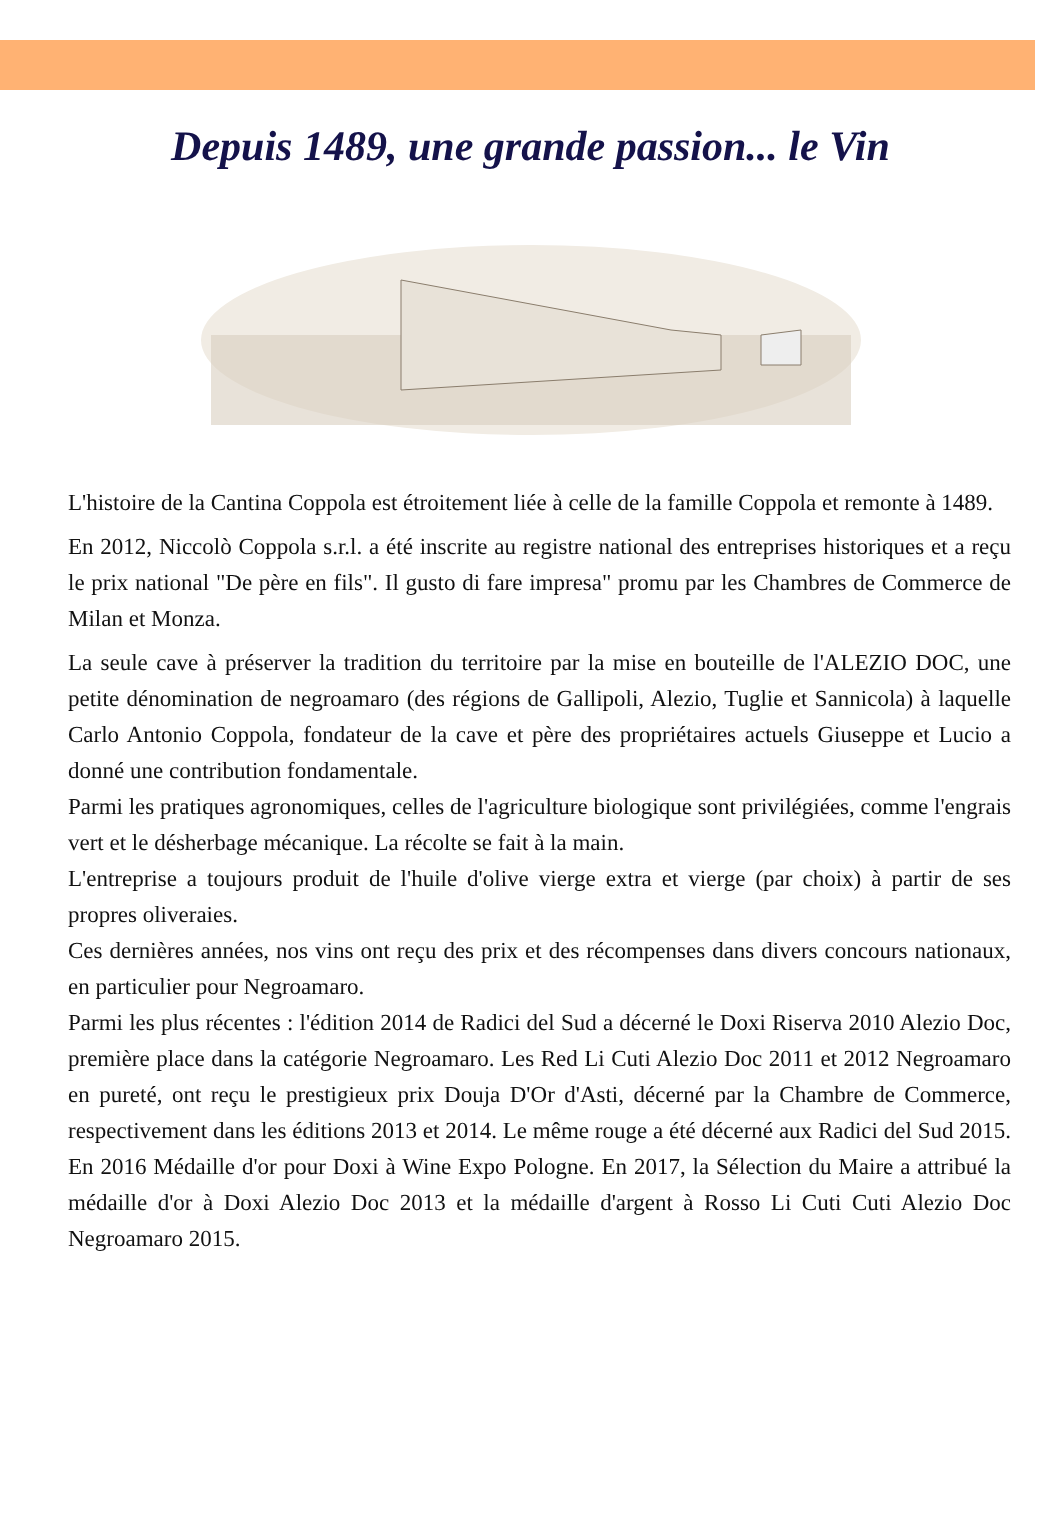Depuis 1489, une grande passion... le Vin
L'histoire de la Cantina Coppola est étroitement liée à celle de la famille Coppola et remonte à 1489.
En 2012, Niccolò Coppola s.r.l. a été inscrite au registre national des entreprises historiques et a reçu le prix national "De père en fils". Il gusto di fare impresa" promu par les Chambres de Commerce de Milan et Monza.
La seule cave à préserver la tradition du territoire par la mise en bouteille de l'ALEZIO DOC, une petite dénomination de negroamaro (des régions de Gallipoli, Alezio, Tuglie et Sannicola) à laquelle Carlo Antonio Coppola, fondateur de la cave et père des propriétaires actuels Giuseppe et Lucio a donné une contribution fondamentale.
Parmi les pratiques agronomiques, celles de l'agriculture biologique sont privilégiées, comme l'engrais vert et le désherbage mécanique. La récolte se fait à la main.
L'entreprise a toujours produit de l'huile d'olive vierge extra et vierge (par choix) à partir de ses propres oliveraies.
Ces dernières années, nos vins ont reçu des prix et des récompenses dans divers concours nationaux, en particulier pour Negroamaro.
Parmi les plus récentes : l'édition 2014 de Radici del Sud a décerné le Doxi Riserva 2010 Alezio Doc, première place dans la catégorie Negroamaro. Les Red Li Cuti Alezio Doc 2011 et 2012 Negroamaro en pureté, ont reçu le prestigieux prix Douja D'Or d'Asti, décerné par la Chambre de Commerce, respectivement dans les éditions 2013 et 2014. Le même rouge a été décerné aux Radici del Sud 2015. En 2016 Médaille d'or pour Doxi à Wine Expo Pologne. En 2017, la Sélection du Maire a attribué la médaille d'or à Doxi Alezio Doc 2013 et la médaille d'argent à Rosso Li Cuti Cuti Alezio Doc Negroamaro 2015.